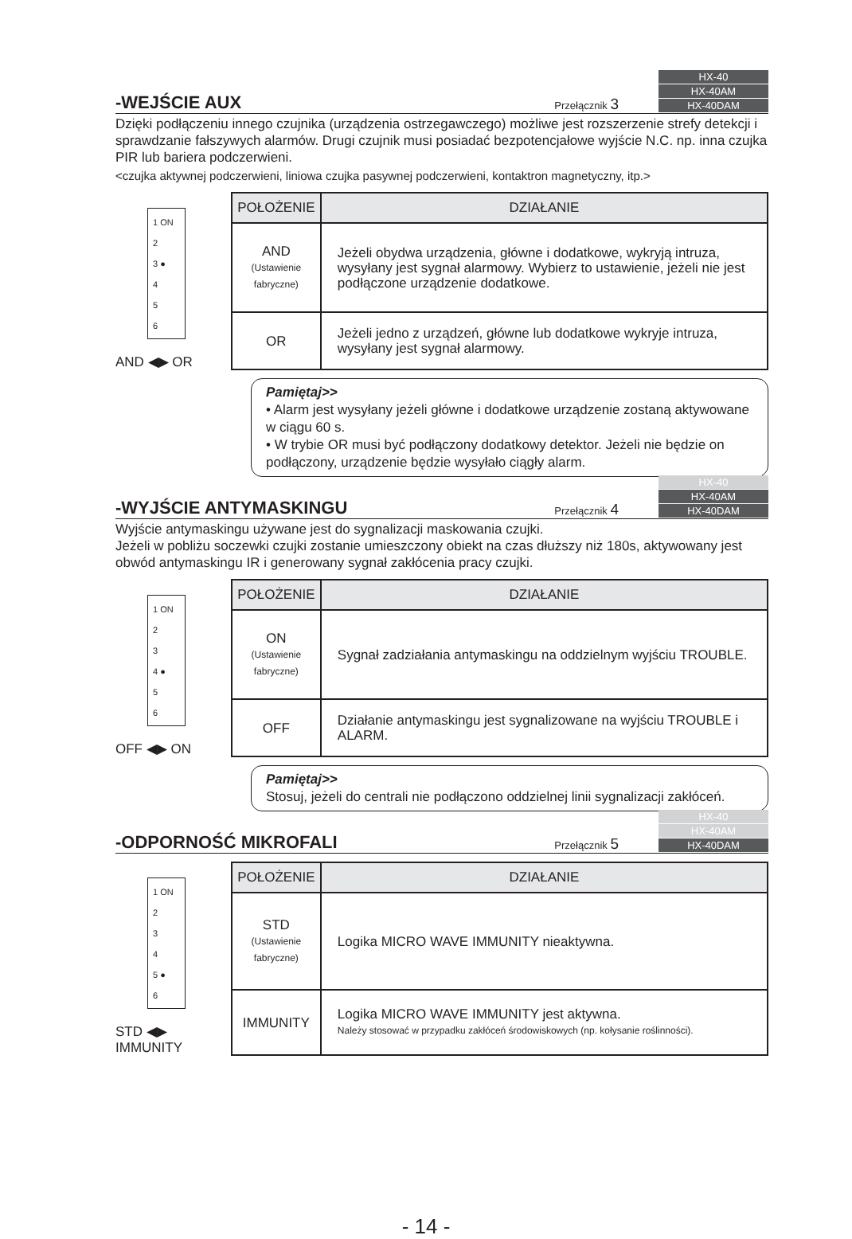-WEJŚCIE AUX
Przełącznik 3
HX-40
HX-40AM
HX-40DAM
Dzięki podłączeniu innego czujnika (urządzenia ostrzegawczego) możliwe jest rozszerzenie strefy detekcji i sprawdzanie fałszywych alarmów. Drugi czujnik musi posiadać bezpotencjałowe wyjście N.C. np. inna czujka PIR lub bariera podczerwieni.
<czujka aktywnej podczerwieni, liniowa czujka pasywnej podczerwieni, kontaktron magnetyczny, itp.>
1 ON
2
3 ●
4
5
6
AND ◀▶ OR
| POŁOŻENIE | DZIAŁANIE |
| --- | --- |
| AND (Ustawienie fabryczne) | Jeżeli obydwa urządzenia, główne i dodatkowe, wykryją intruza, wysyłany jest sygnał alarmowy. Wybierz to ustawienie, jeżeli nie jest podłączone urządzenie dodatkowe. |
| OR | Jeżeli jedno z urządzeń, główne lub dodatkowe wykryje intruza, wysyłany jest sygnał alarmowy. |
Pamiętaj>>
• Alarm jest wysyłany jeżeli główne i dodatkowe urządzenie zostaną aktywowane w ciągu 60 s.
• W trybie OR musi być podłączony dodatkowy detektor. Jeżeli nie będzie on podłączony, urządzenie będzie wysyłało ciągły alarm.
-WYJŚCIE ANTYMASKINGU
Przełącznik 4
HX-40
HX-40AM
HX-40DAM
Wyjście antymaskingu używane jest do sygnalizacji maskowania czujki.
Jeżeli w pobliżu soczewki czujki zostanie umieszczony obiekt na czas dłuższy niż 180s, aktywowany jest obwód antymaskingu IR i generowany sygnał zakłócenia pracy czujki.
1 ON
2
3
4 ●
5
6
OFF ◀▶ ON
| POŁOŻENIE | DZIAŁANIE |
| --- | --- |
| ON (Ustawienie fabryczne) | Sygnał zadziałania antymaskingu na oddzielnym wyjściu TROUBLE. |
| OFF | Działanie antymaskingu jest sygnalizowane na wyjściu TROUBLE i ALARM. |
Pamiętaj>>
Stosuj, jeżeli do centrali nie podłączono oddzielnej linii sygnalizacji zakłóceń.
-ODPORNOŚĆ MIKROFALI
Przełącznik 5
HX-40
HX-40AM
HX-40DAM
1 ON
2
3
4
5 ●
6
STD ◀▶ IMMUNITY
| POŁOŻENIE | DZIAŁANIE |
| --- | --- |
| STD (Ustawienie fabryczne) | Logika MICRO WAVE IMMUNITY nieaktywna. |
| IMMUNITY | Logika MICRO WAVE IMMUNITY jest aktywna. Należy stosować w przypadku zakłóceń środowiskowych (np. kołysanie roślinności). |
- 14 -